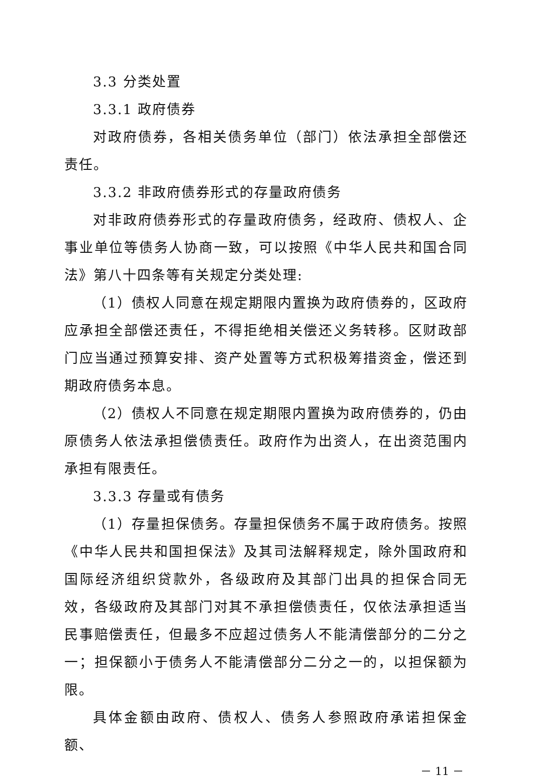3.3 分类处置
3.3.1 政府债券
对政府债券，各相关债务单位（部门）依法承担全部偿还责任。
3.3.2 非政府债券形式的存量政府债务
对非政府债券形式的存量政府债务，经政府、债权人、企事业单位等债务人协商一致，可以按照《中华人民共和国合同法》第八十四条等有关规定分类处理:
（1）债权人同意在规定期限内置换为政府债券的，区政府应承担全部偿还责任，不得拒绝相关偿还义务转移。区财政部门应当通过预算安排、资产处置等方式积极筹措资金，偿还到期政府债务本息。
（2）债权人不同意在规定期限内置换为政府债券的，仍由原债务人依法承担偿债责任。政府作为出资人，在出资范围内承担有限责任。
3.3.3 存量或有债务
（1）存量担保债务。存量担保债务不属于政府债务。按照《中华人民共和国担保法》及其司法解释规定，除外国政府和国际经济组织贷款外，各级政府及其部门出具的担保合同无效，各级政府及其部门对其不承担偿债责任，仅依法承担适当民事赔偿责任，但最多不应超过债务人不能清偿部分的二分之一；担保额小于债务人不能清偿部分二分之一的，以担保额为限。
具体金额由政府、债权人、债务人参照政府承诺担保金额、
－ 11 －